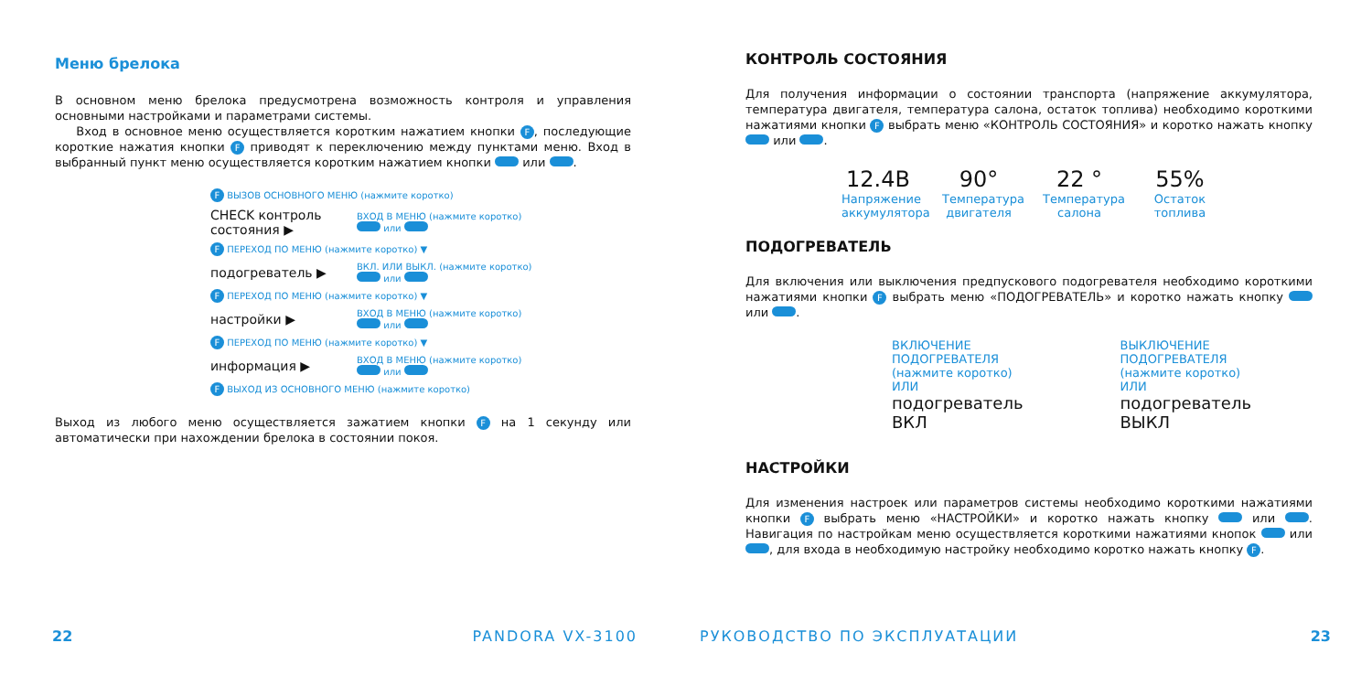Меню брелока
В основном меню брелока предусмотрена возможность контроля и управления основными настройками и параметрами системы.
Вход в основное меню осуществляется коротким нажатием кнопки F, последующие короткие нажатия кнопки F приводят к переключению между пунктами меню. Вход в выбранный пункт меню осуществляется коротким нажатием кнопки или .
F ВЫЗОВ ОСНОВНОГО МЕНЮ (нажмите коротко)
CHECK контроль состояния ▶ ВХОД В МЕНЮ (нажмите коротко)
или
F ПЕРЕХОД ПО МЕНЮ (нажмите коротко) ▼
подогреватель ▶ ВКЛ. ИЛИ ВЫКЛ. (нажмите коротко)
или
F ПЕРЕХОД ПО МЕНЮ (нажмите коротко) ▼
настройки ▶ ВХОД В МЕНЮ (нажмите коротко)
или
F ПЕРЕХОД ПО МЕНЮ (нажмите коротко) ▼
информация ▶ ВХОД В МЕНЮ (нажмите коротко)
или
F ВЫХОД ИЗ ОСНОВНОГО МЕНЮ (нажмите коротко)
Выход из любого меню осуществляется зажатием кнопки F на 1 секунду или автоматически при нахождении брелока в состоянии покоя.
22 PANDORA VX-3100
КОНТРОЛЬ СОСТОЯНИЯ
Для получения информации о состоянии транспорта (напряжение аккумулятора, температура двигателя, температура салона, остаток топлива) необходимо короткими нажатиями кнопки F выбрать меню «КОНТРОЛЬ СОСТОЯНИЯ» и коротко нажать кнопку или .
12.4В
Напряжение аккумулятора
90°
Температура двигателя
22 °
Температура салона
55%
Остаток топлива
ПОДОГРЕВАТЕЛЬ
Для включения или выключения предпускового подогревателя необходимо короткими нажатиями кнопки F выбрать меню «ПОДОГРЕВАТЕЛЬ» и коротко нажать кнопку или .
ВКЛЮЧЕНИЕ ПОДОГРЕВАТЕЛЯ
(нажмите коротко)
ИЛИ
подогреватель
ВКЛ
ВЫКЛЮЧЕНИЕ ПОДОГРЕВАТЕЛЯ
(нажмите коротко)
ИЛИ
подогреватель
ВЫКЛ
НАСТРОЙКИ
Для изменения настроек или параметров системы необходимо короткими нажатиями кнопки F выбрать меню «НАСТРОЙКИ» и коротко нажать кнопку или . Навигация по настройкам меню осуществляется короткими нажатиями кнопок или , для входа в необходимую настройку необходимо коротко нажать кнопку F.
РУКОВОДСТВО ПО ЭКСПЛУАТАЦИИ 23